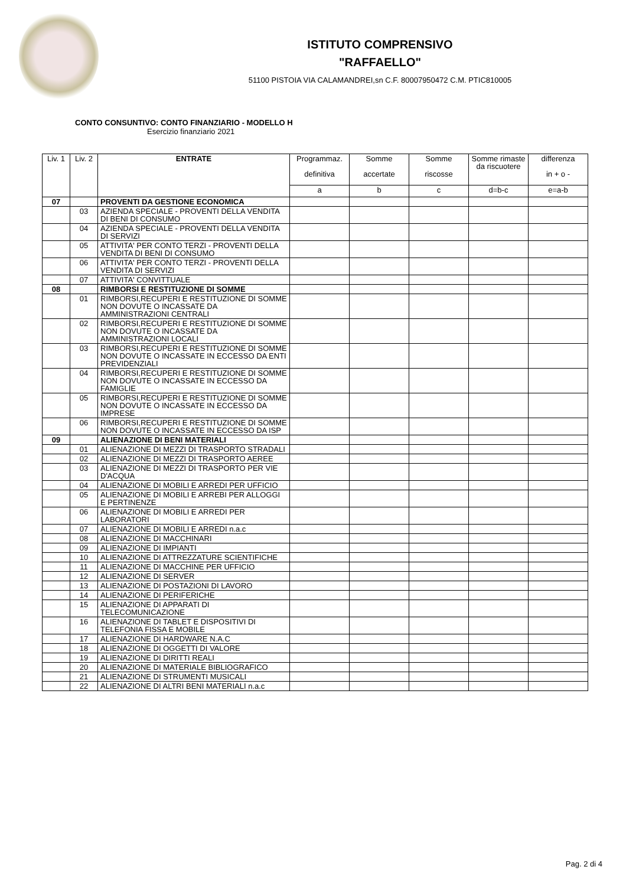ISTITUTO COMPRENSIVO
"RAFFAELLO"
51100 PISTOIA VIA CALAMANDREI,sn C.F. 80007950472 C.M. PTIC810005
CONTO CONSUNTIVO: CONTO FINANZIARIO - MODELLO H
Esercizio finanziario 2021
| Liv. 1 | Liv. 2 | ENTRATE | Programmaz. definitiva | Somme accertate | Somme riscosse | Somme rimaste da riscuotere | differenza in + o - |
| --- | --- | --- | --- | --- | --- | --- | --- |
| | | | a | b | c | d=b-c | e=a-b |
| 07 | | PROVENTI DA GESTIONE ECONOMICA | | | | | |
| | 03 | AZIENDA SPECIALE - PROVENTI DELLA VENDITA DI BENI DI CONSUMO | | | | | |
| | 04 | AZIENDA SPECIALE - PROVENTI DELLA VENDITA DI SERVIZI | | | | | |
| | 05 | ATTIVITA' PER CONTO TERZI - PROVENTI DELLA VENDITA DI BENI DI CONSUMO | | | | | |
| | 06 | ATTIVITA' PER CONTO TERZI - PROVENTI DELLA VENDITA DI SERVIZI | | | | | |
| | 07 | ATTIVITA' CONVITTUALE | | | | | |
| 08 | | RIMBORSI E RESTITUZIONE DI SOMME | | | | | |
| | 01 | RIMBORSI,RECUPERI E RESTITUZIONE DI SOMME NON DOVUTE O INCASSATE DA AMMINISTRAZIONI CENTRALI | | | | | |
| | 02 | RIMBORSI,RECUPERI E RESTITUZIONE DI SOMME NON DOVUTE O INCASSATE DA AMMINISTRAZIONI LOCALI | | | | | |
| | 03 | RIMBORSI,RECUPERI E RESTITUZIONE DI SOMME NON DOVUTE O INCASSATE IN ECCESSO DA ENTI PREVIDENZIALI | | | | | |
| | 04 | RIMBORSI,RECUPERI E RESTITUZIONE DI SOMME NON DOVUTE O INCASSATE IN ECCESSO DA FAMIGLIE | | | | | |
| | 05 | RIMBORSI,RECUPERI E RESTITUZIONE DI SOMME NON DOVUTE O INCASSATE IN ECCESSO DA IMPRESE | | | | | |
| | 06 | RIMBORSI,RECUPERI E RESTITUZIONE DI SOMME NON DOVUTE O INCASSATE IN ECCESSO DA ISP | | | | | |
| 09 | | ALIENAZIONE DI BENI MATERIALI | | | | | |
| | 01 | ALIENAZIONE DI MEZZI DI TRASPORTO STRADALI | | | | | |
| | 02 | ALIENAZIONE DI MEZZI DI TRASPORTO AEREE | | | | | |
| | 03 | ALIENAZIONE DI MEZZI DI TRASPORTO PER VIE D'ACQUA | | | | | |
| | 04 | ALIENAZIONE DI MOBILI E ARREDI PER UFFICIO | | | | | |
| | 05 | ALIENAZIONE DI MOBILI E ARREBI PER ALLOGGI E PERTINENZE | | | | | |
| | 06 | ALIENAZIONE DI MOBILI E ARREDI PER LABORATORI | | | | | |
| | 07 | ALIENAZIONE DI MOBILI E ARREDI n.a.c | | | | | |
| | 08 | ALIENAZIONE DI MACCHINARI | | | | | |
| | 09 | ALIENAZIONE DI IMPIANTI | | | | | |
| | 10 | ALIENAZIONE DI ATTREZZATURE SCIENTIFICHE | | | | | |
| | 11 | ALIENAZIONE DI MACCHINE PER UFFICIO | | | | | |
| | 12 | ALIENAZIONE DI SERVER | | | | | |
| | 13 | ALIENAZIONE DI POSTAZIONI DI LAVORO | | | | | |
| | 14 | ALIENAZIONE DI PERIFERICHE | | | | | |
| | 15 | ALIENAZIONE DI APPARATI DI TELECOMUNICAZIONE | | | | | |
| | 16 | ALIENAZIONE DI TABLET E DISPOSITIVI DI TELEFONIA FISSA E MOBILE | | | | | |
| | 17 | ALIENAZIONE DI HARDWARE N.A.C | | | | | |
| | 18 | ALIENAZIONE DI OGGETTI DI VALORE | | | | | |
| | 19 | ALIENAZIONE DI DIRITTI REALI | | | | | |
| | 20 | ALIENAZIONE DI MATERIALE BIBLIOGRAFICO | | | | | |
| | 21 | ALIENAZIONE DI STRUMENTI MUSICALI | | | | | |
| | 22 | ALIENAZIONE DI ALTRI BENI MATERIALI n.a.c | | | | | |
Pag. 2 di 4